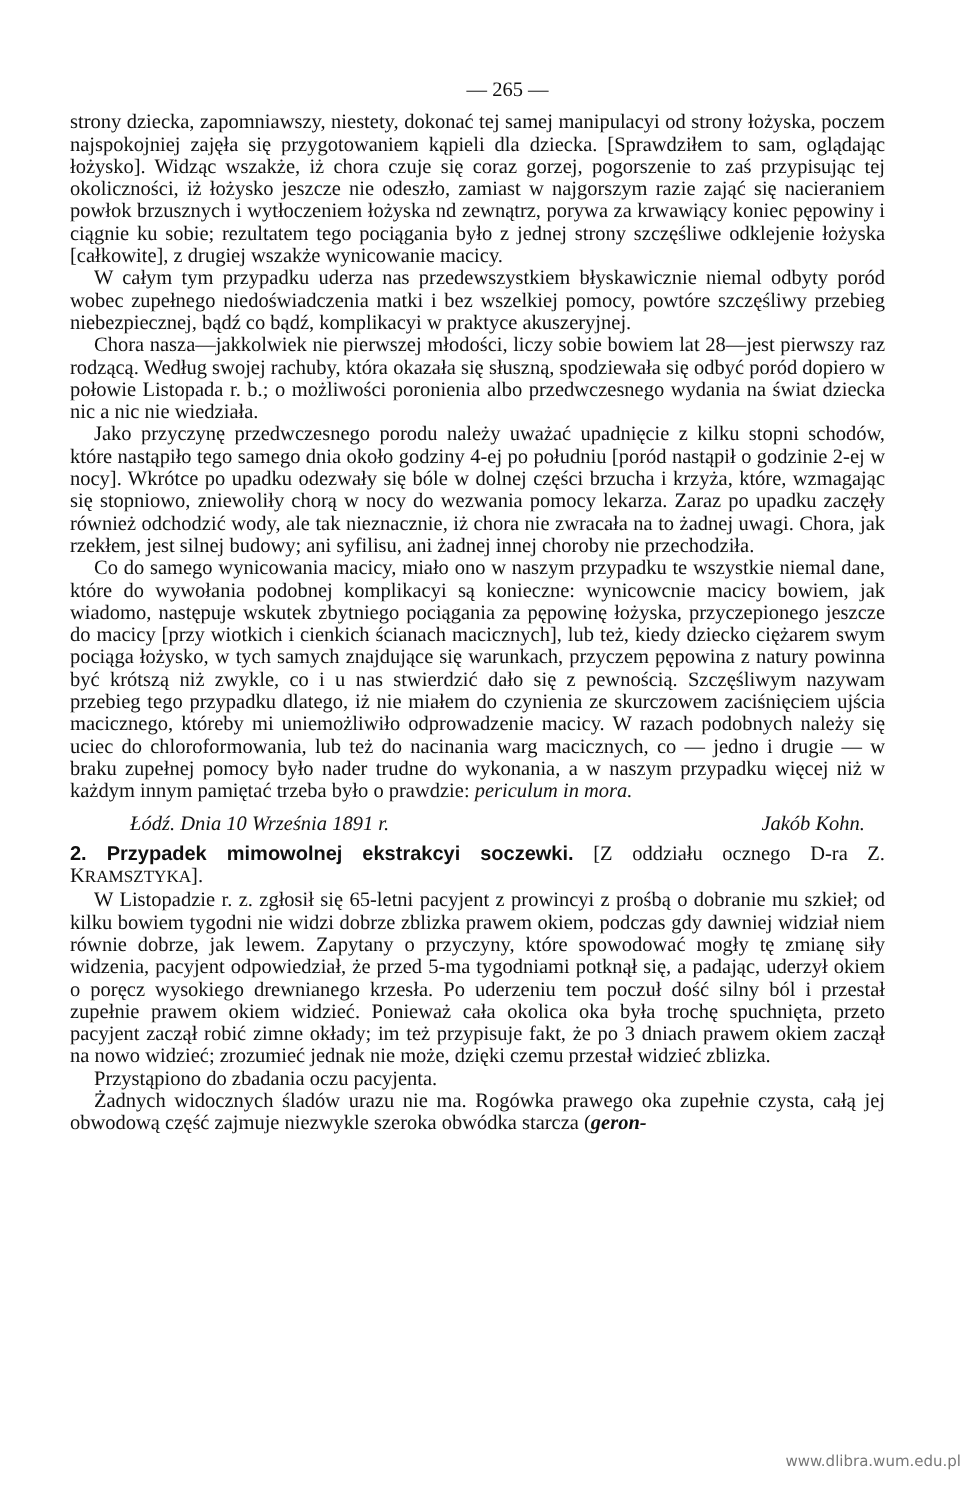— 265 —
strony dziecka, zapomniawszy, niestety, dokonać tej samej manipulacyi od strony łożyska, poczem najspokojniej zajęła się przygotowaniem kąpieli dla dziecka. [Sprawdziłem to sam, oglądając łożysko]. Widząc wszakże, iż chora czuje się coraz gorzej, pogorszenie to zaś przypisując tej okoliczności, iż łożysko jeszcze nie odeszło, zamiast w najgorszym razie zająć się nacieraniem powłok brzusznych i wytłoczeniem łożyska nd zewnątrz, porywa za krwawiący koniec pępowiny i ciągnie ku sobie; rezultatem tego pociągania było z jednej strony szczęśliwe odklejenie łożyska [całkowite], z drugiej wszakże wynicowanie macicy.
W całym tym przypadku uderza nas przedewszystkiem błyskawicznie niemal odbyty poród wobec zupełnego niedoświadczenia matki i bez wszelkiej pomocy, powtóre szczęśliwy przebieg niebezpiecznej, bądź co bądź, komplikacyi w praktyce akuszeryjnej.
Chora nasza—jakkolwiek nie pierwszej młodości, liczy sobie bowiem lat 28—jest pierwszy raz rodzącą. Według swojej rachuby, która okazała się słuszną, spodziewała się odbyć poród dopiero w połowie Listopada r. b.; o możliwości poronienia albo przedwczesnego wydania na świat dziecka nic a nic nie wiedziała.
Jako przyczynę przedwczesnego porodu należy uważać upadnięcie z kilku stopni schodów, które nastąpiło tego samego dnia około godziny 4-ej po południu [poród nastąpił o godzinie 2-ej w nocy]. Wkrótce po upadku odezwały się bóle w dolnej części brzucha i krzyża, które, wzmagając się stopniowo, zniewoliły chorą w nocy do wezwania pomocy lekarza. Zaraz po upadku zaczęły również odchodzić wody, ale tak nieznacznie, iż chora nie zwracała na to żadnej uwagi. Chora, jak rzekłem, jest silnej budowy; ani syfilisu, ani żadnej innej choroby nie przechodziła.
Co do samego wynicowania macicy, miało ono w naszym przypadku te wszystkie niemal dane, które do wywołania podobnej komplikacyi są konieczne: wynicowcnie macicy bowiem, jak wiadomo, następuje wskutek zbytniego pociągania za pępowinę łożyska, przyczepionego jeszcze do macicy [przy wiotkich i cienkich ścianach macicznych], lub też, kiedy dziecko ciężarem swym pociąga łożysko, w tych samych znajdujące się warunkach, przyczem pępowina z natury powinna być krótszą niż zwykle, co i u nas stwierdzić dało się z pewnością. Szczęśliwym nazywam przebieg tego przypadku dlatego, iż nie miałem do czynienia ze skurczowem zaciśnięciem ujścia macicznego, któreby mi uniemożliwiło odprowadzenie macicy. W razach podobnych należy się uciec do chloroformowania, lub też do nacinania warg macicznych, co — jedno i drugie — w braku zupełnej pomocy było nader trudne do wykonania, a w naszym przypadku więcej niż w każdym innym pamiętać trzeba było o prawdzie: periculum in mora.
Łódź. Dnia 10 Września 1891 r. Jakób Kohn.
2. Przypadek mimowolnej ekstrakcyi soczewki.
[Z oddziału ocznego D-ra Z. KRAMSZTYKA].
W Listopadzie r. z. zgłosił się 65-letni pacyjent z prowincyi z prośbą o dobranie mu szkieł; od kilku bowiem tygodni nie widzi dobrze zblizka prawem okiem, podczas gdy dawniej widział niem równie dobrze, jak lewem. Zapytany o przyczyny, które spowodować mogły tę zmianę siły widzenia, pacyjent odpowiedział, że przed 5-ma tygodniami potknął się, a padając, uderzył okiem o poręcz wysokiego drewnianego krzesła. Po uderzeniu tem poczuł dość silny ból i przestał zupełnie prawem okiem widzieć. Ponieważ cała okolica oka była trochę spuchnięta, przeto pacyjent zaczął robić zimne okłady; im też przypisuje fakt, że po 3 dniach prawem okiem zaczął na nowo widzieć; zrozumieć jednak nie może, dzięki czemu przestał widzieć zblizka.
Przystąpiono do zbadania oczu pacyjenta.
Żadnych widocznych śladów urazu nie ma. Rogówka prawego oka zupełnie czysta, całą jej obwodową część zajmuje niezwykle szeroka obwódka starcza (geron-
www.dlibra.wum.edu.pl